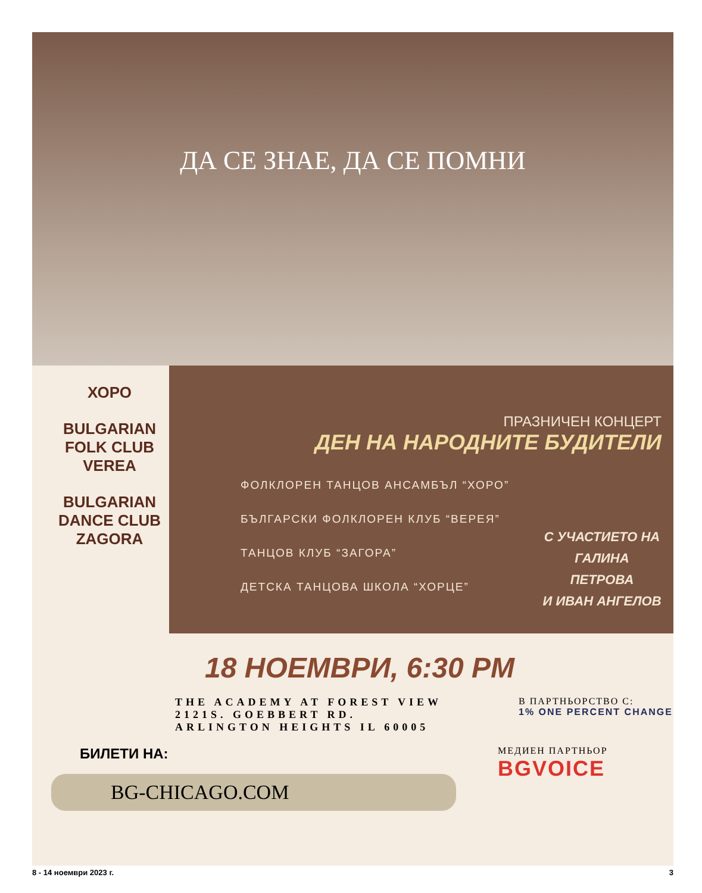ДА СЕ ЗНАЕ, ДА СЕ ПОМНИ
ХОРО
BULGARIAN FOLK CLUB
VEREA
BULGARIAN DANCE CLUB
ZAGORA
ПРАЗНИЧЕН КОНЦЕРТ
ДЕН НА НАРОДНИТЕ БУДИТЕЛИ
ФОЛКЛОРЕН ТАНЦОВ АНСАМБЪЛ “ХОРО”
БЪЛГАРСКИ ФОЛКЛОРЕН КЛУБ “ВЕРЕЯ”
ТАНЦОВ КЛУБ “ЗАГОРА”
ДЕТСКА ТАНЦОВА ШКОЛА “ХОРЦЕ”
С УЧАСТИЕТО НА
ГАЛИНА ПЕТРОВА
И ИВАН АНГЕЛОВ
18 НОЕМВРИ, 6:30 PM
THE ACADEMY AT FOREST VIEW
2121S. GOEBBERT RD.
ARLINGTON HEIGHTS IL 60005
В ПАРТНЬОРСТВО С:
1% ONE PERCENT CHANGE
БИЛЕТИ НА:
BG-CHICAGO.COM
МЕДИЕН ПАРТНЬОР
BGVOICE
8 - 14 ноември 2023 г. 3